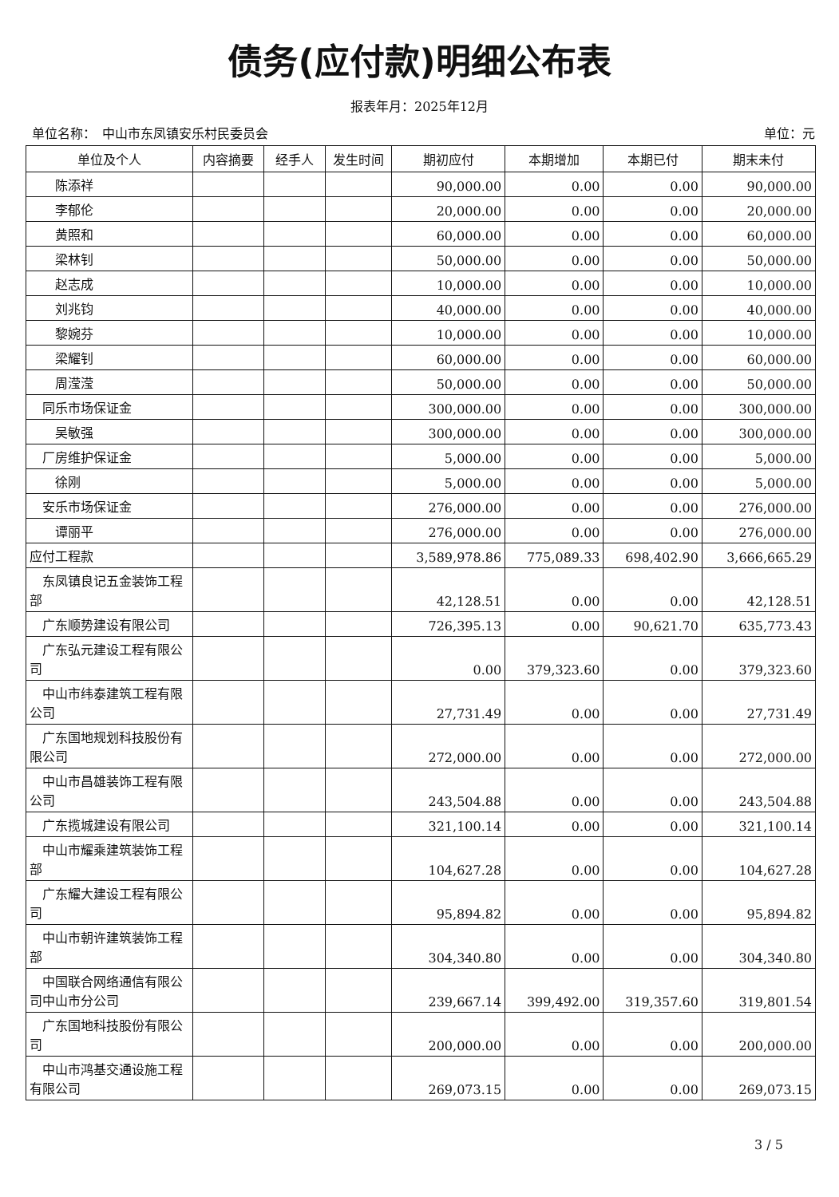债务(应付款)明细公布表
报表年月：2025年12月
单位名称：　中山市东凤镇安乐村民委员会 单位：元
| 单位及个人 | 内容摘要 | 经手人 | 发生时间 | 期初应付 | 本期增加 | 本期已付 | 期末未付 |
| --- | --- | --- | --- | --- | --- | --- | --- |
| 陈添祥 | | | | 90,000.00 | 0.00 | 0.00 | 90,000.00 |
| 李郁伦 | | | | 20,000.00 | 0.00 | 0.00 | 20,000.00 |
| 黄照和 | | | | 60,000.00 | 0.00 | 0.00 | 60,000.00 |
| 梁林钊 | | | | 50,000.00 | 0.00 | 0.00 | 50,000.00 |
| 赵志成 | | | | 10,000.00 | 0.00 | 0.00 | 10,000.00 |
| 刘兆钧 | | | | 40,000.00 | 0.00 | 0.00 | 40,000.00 |
| 黎婉芬 | | | | 10,000.00 | 0.00 | 0.00 | 10,000.00 |
| 梁耀钊 | | | | 60,000.00 | 0.00 | 0.00 | 60,000.00 |
| 周滢滢 | | | | 50,000.00 | 0.00 | 0.00 | 50,000.00 |
| 同乐市场保证金 | | | | 300,000.00 | 0.00 | 0.00 | 300,000.00 |
| 吴敏强 | | | | 300,000.00 | 0.00 | 0.00 | 300,000.00 |
| 厂房维护保证金 | | | | 5,000.00 | 0.00 | 0.00 | 5,000.00 |
| 徐刚 | | | | 5,000.00 | 0.00 | 0.00 | 5,000.00 |
| 安乐市场保证金 | | | | 276,000.00 | 0.00 | 0.00 | 276,000.00 |
| 谭丽平 | | | | 276,000.00 | 0.00 | 0.00 | 276,000.00 |
| 应付工程款 | | | | 3,589,978.86 | 775,089.33 | 698,402.90 | 3,666,665.29 |
| 东凤镇良记五金装饰工程部 | | | | 42,128.51 | 0.00 | 0.00 | 42,128.51 |
| 广东顺势建设有限公司 | | | | 726,395.13 | 0.00 | 90,621.70 | 635,773.43 |
| 广东弘元建设工程有限公司 | | | | 0.00 | 379,323.60 | 0.00 | 379,323.60 |
| 中山市纬泰建筑工程有限公司 | | | | 27,731.49 | 0.00 | 0.00 | 27,731.49 |
| 广东国地规划科技股份有限公司 | | | | 272,000.00 | 0.00 | 0.00 | 272,000.00 |
| 中山市昌雄装饰工程有限公司 | | | | 243,504.88 | 0.00 | 0.00 | 243,504.88 |
| 广东揽城建设有限公司 | | | | 321,100.14 | 0.00 | 0.00 | 321,100.14 |
| 中山市耀乘建筑装饰工程部 | | | | 104,627.28 | 0.00 | 0.00 | 104,627.28 |
| 广东耀大建设工程有限公司 | | | | 95,894.82 | 0.00 | 0.00 | 95,894.82 |
| 中山市朝许建筑装饰工程部 | | | | 304,340.80 | 0.00 | 0.00 | 304,340.80 |
| 中国联合网络通信有限公司中山市分公司 | | | | 239,667.14 | 399,492.00 | 319,357.60 | 319,801.54 |
| 广东国地科技股份有限公司 | | | | 200,000.00 | 0.00 | 0.00 | 200,000.00 |
| 中山市鸿基交通设施工程有限公司 | | | | 269,073.15 | 0.00 | 0.00 | 269,073.15 |
3 / 5